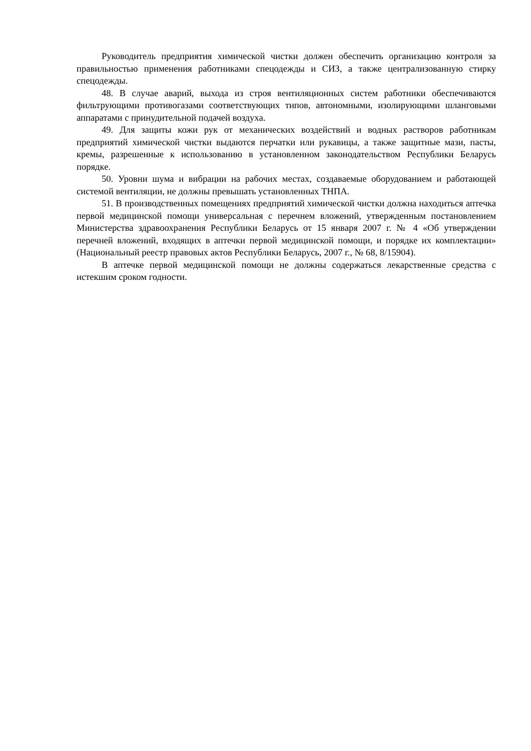Руководитель предприятия химической чистки должен обеспечить организацию контроля за правильностью применения работниками спецодежды и СИЗ, а также централизованную стирку спецодежды.
48. В случае аварий, выхода из строя вентиляционных систем работники обеспечиваются фильтрующими противогазами соответствующих типов, автономными, изолирующими шланговыми аппаратами с принудительной подачей воздуха.
49. Для защиты кожи рук от механических воздействий и водных растворов работникам предприятий химической чистки выдаются перчатки или рукавицы, а также защитные мази, пасты, кремы, разрешенные к использованию в установленном законодательством Республики Беларусь порядке.
50. Уровни шума и вибрации на рабочих местах, создаваемые оборудованием и работающей системой вентиляции, не должны превышать установленных ТНПА.
51. В производственных помещениях предприятий химической чистки должна находиться аптечка первой медицинской помощи универсальная с перечнем вложений, утвержденным постановлением Министерства здравоохранения Республики Беларусь от 15 января 2007 г. № 4 «Об утверждении перечней вложений, входящих в аптечки первой медицинской помощи, и порядке их комплектации» (Национальный реестр правовых актов Республики Беларусь, 2007 г., № 68, 8/15904).
В аптечке первой медицинской помощи не должны содержаться лекарственные средства с истекшим сроком годности.